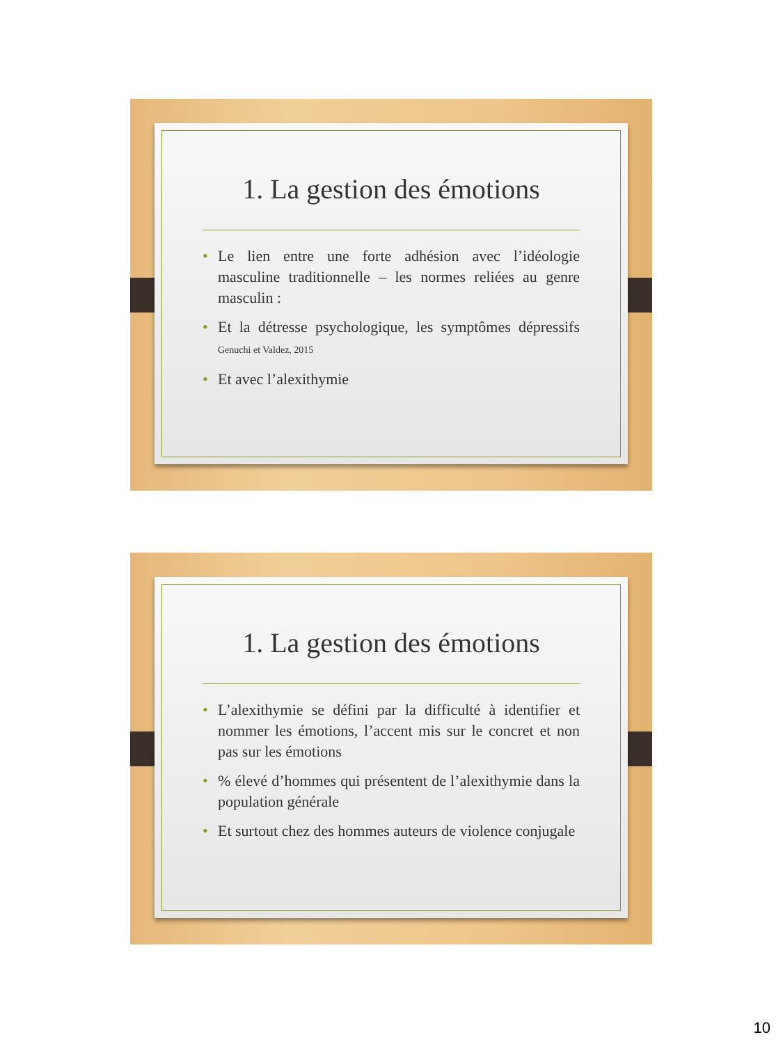1. La gestion des émotions
• Le lien entre une forte adhésion avec l’idéologie masculine traditionnelle – les normes reliées au genre masculin :
• Et la détresse psychologique, les symptômes dépressifs Genuchi et Valdez, 2015
• Et avec l’alexithymie
1. La gestion des émotions
• L’alexithymie se défini par la difficulté à identifier et nommer les émotions, l’accent mis sur le concret et non pas sur les émotions
•% élevé d’hommes qui présentent de l’alexithymie dans la population générale
• Et surtout chez des hommes auteurs de violence conjugale
10